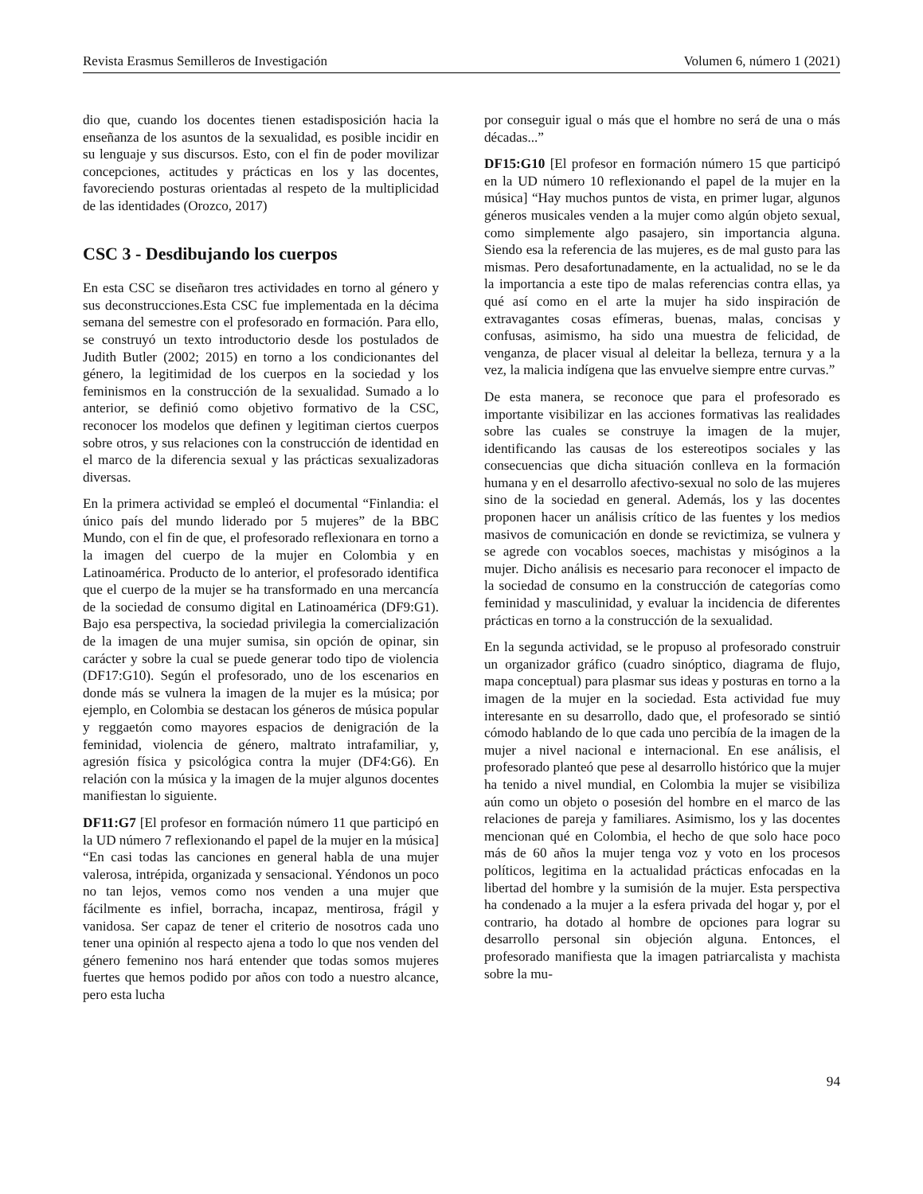Revista Erasmus Semilleros de Investigación Volumen 6, número 1 (2021)
dio que, cuando los docentes tienen estadisposición hacia la enseñanza de los asuntos de la sexualidad, es posible incidir en su lenguaje y sus discursos. Esto, con el fin de poder movilizar concepciones, actitudes y prácticas en los y las docentes, favoreciendo posturas orientadas al respeto de la multiplicidad de las identidades (Orozco, 2017)
CSC 3 - Desdibujando los cuerpos
En esta CSC se diseñaron tres actividades en torno al género y sus deconstrucciones.Esta CSC fue implementada en la décima semana del semestre con el profesorado en formación. Para ello, se construyó un texto introductorio desde los postulados de Judith Butler (2002; 2015) en torno a los condicionantes del género, la legitimidad de los cuerpos en la sociedad y los feminismos en la construcción de la sexualidad. Sumado a lo anterior, se definió como objetivo formativo de la CSC, reconocer los modelos que definen y legitiman ciertos cuerpos sobre otros, y sus relaciones con la construcción de identidad en el marco de la diferencia sexual y las prácticas sexualizadoras diversas.
En la primera actividad se empleó el documental “Finlandia: el único país del mundo liderado por 5 mujeres” de la BBC Mundo, con el fin de que, el profesorado reflexionara en torno a la imagen del cuerpo de la mujer en Colombia y en Latinoamérica. Producto de lo anterior, el profesorado identifica que el cuerpo de la mujer se ha transformado en una mercancía de la sociedad de consumo digital en Latinoamérica (DF9:G1). Bajo esa perspectiva, la sociedad privilegia la comercialización de la imagen de una mujer sumisa, sin opción de opinar, sin carácter y sobre la cual se puede generar todo tipo de violencia (DF17:G10). Según el profesorado, uno de los escenarios en donde más se vulnera la imagen de la mujer es la música; por ejemplo, en Colombia se destacan los géneros de música popular y reggaetón como mayores espacios de denigración de la feminidad, violencia de género, maltrato intrafamiliar, y, agresión física y psicológica contra la mujer (DF4:G6). En relación con la música y la imagen de la mujer algunos docentes manifiestan lo siguiente.
DF11:G7 [El profesor en formación número 11 que participó en la UD número 7 reflexionando el papel de la mujer en la música] “En casi todas las canciones en general habla de una mujer valerosa, intrépida, organizada y sensacional. Yéndonos un poco no tan lejos, vemos como nos venden a una mujer que fácilmente es infiel, borracha, incapaz, mentirosa, frágil y vanidosa. Ser capaz de tener el criterio de nosotros cada uno tener una opinión al respecto ajena a todo lo que nos venden del género femenino nos hará entender que todas somos mujeres fuertes que hemos podido por años con todo a nuestro alcance, pero esta lucha
por conseguir igual o más que el hombre no será de una o más décadas...”
DF15:G10 [El profesor en formación número 15 que participó en la UD número 10 reflexionando el papel de la mujer en la música] “Hay muchos puntos de vista, en primer lugar, algunos géneros musicales venden a la mujer como algún objeto sexual, como simplemente algo pasajero, sin importancia alguna. Siendo esa la referencia de las mujeres, es de mal gusto para las mismas. Pero desafortunadamente, en la actualidad, no se le da la importancia a este tipo de malas referencias contra ellas, ya qué así como en el arte la mujer ha sido inspiración de extravagantes cosas efímeras, buenas, malas, concisas y confusas, asimismo, ha sido una muestra de felicidad, de venganza, de placer visual al deleitar la belleza, ternura y a la vez, la malicia indígena que las envuelve siempre entre curvas.”
De esta manera, se reconoce que para el profesorado es importante visibilizar en las acciones formativas las realidades sobre las cuales se construye la imagen de la mujer, identificando las causas de los estereotipos sociales y las consecuencias que dicha situación conlleva en la formación humana y en el desarrollo afectivo-sexual no solo de las mujeres sino de la sociedad en general. Además, los y las docentes proponen hacer un análisis crítico de las fuentes y los medios masivos de comunicación en donde se revictimiza, se vulnera y se agrede con vocablos soeces, machistas y misóginos a la mujer. Dicho análisis es necesario para reconocer el impacto de la sociedad de consumo en la construcción de categorías como feminidad y masculinidad, y evaluar la incidencia de diferentes prácticas en torno a la construcción de la sexualidad.
En la segunda actividad, se le propuso al profesorado construir un organizador gráfico (cuadro sinóptico, diagrama de flujo, mapa conceptual) para plasmar sus ideas y posturas en torno a la imagen de la mujer en la sociedad. Esta actividad fue muy interesante en su desarrollo, dado que, el profesorado se sintió cómodo hablando de lo que cada uno percibía de la imagen de la mujer a nivel nacional e internacional. En ese análisis, el profesorado planteó que pese al desarrollo histórico que la mujer ha tenido a nivel mundial, en Colombia la mujer se visibiliza aún como un objeto o posesión del hombre en el marco de las relaciones de pareja y familiares. Asimismo, los y las docentes mencionan qué en Colombia, el hecho de que solo hace poco más de 60 años la mujer tenga voz y voto en los procesos políticos, legitima en la actualidad prácticas enfocadas en la libertad del hombre y la sumisión de la mujer. Esta perspectiva ha condenado a la mujer a la esfera privada del hogar y, por el contrario, ha dotado al hombre de opciones para lograr su desarrollo personal sin objeción alguna. Entonces, el profesorado manifiesta que la imagen patriarcalista y machista sobre la mu-
94